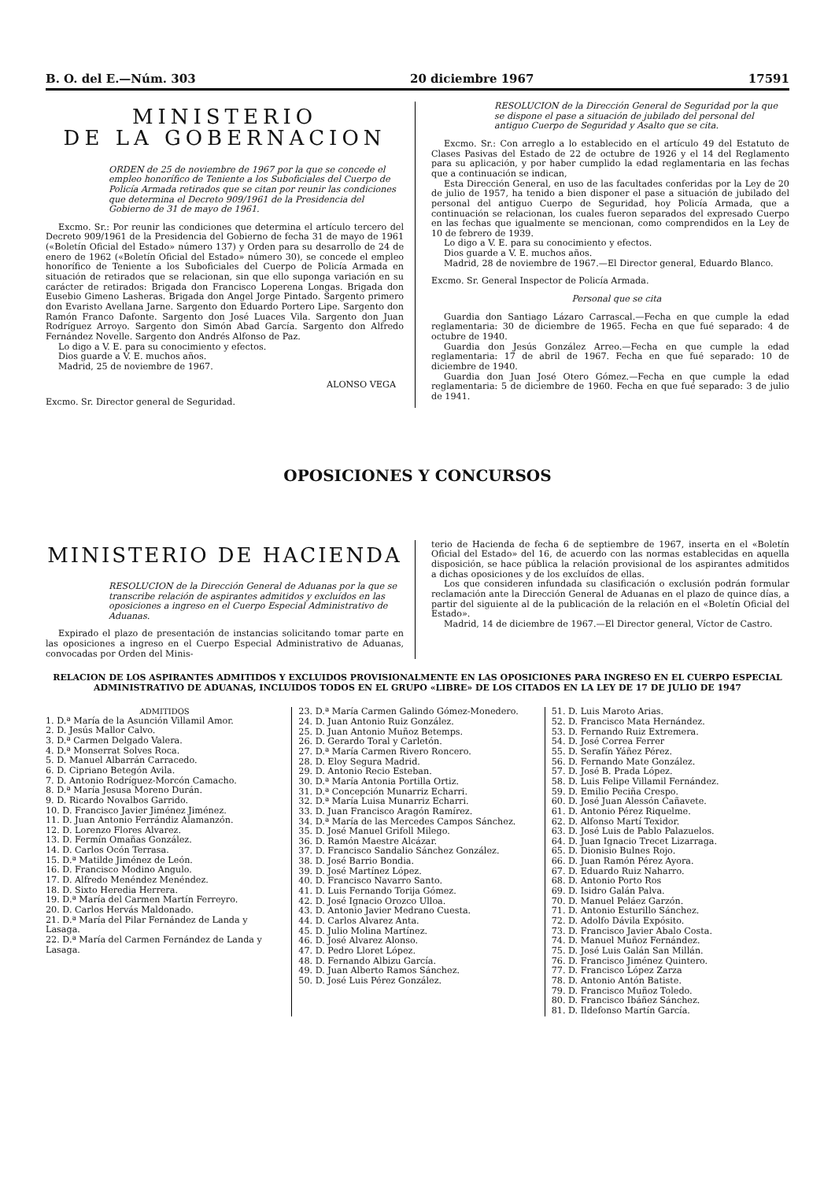B. O. del E.—Núm. 303 20 diciembre 1967 17591
MINISTERIO
DE LA GOBERNACION
ORDEN de 25 de noviembre de 1967 por la que se concede el empleo honorífico de Teniente a los Suboficiales del Cuerpo de Policía Armada retirados que se citan por reunir las condiciones que determina el Decreto 909/1961 de la Presidencia del Gobierno de 31 de mayo de 1961.
Excmo. Sr.: Por reunir las condiciones que determina el artículo tercero del Decreto 909/1961 de la Presidencia del Gobierno de fecha 31 de mayo de 1961 («Boletín Oficial del Estado» número 137) y Orden para su desarrollo de 24 de enero de 1962 («Boletín Oficial del Estado» número 30), se concede el empleo honorífico de Teniente a los Suboficiales del Cuerpo de Policía Armada en situación de retirados que se relacionan, sin que ello suponga variación en su carácter de retirados: Brigada don Francisco Loperena Longas. Brigada don Eusebio Gimeno Lasheras. Brigada don Angel Jorge Pintado. Sargento primero don Evaristo Avellana Jarne. Sargento don Eduardo Portero Lipe. Sargento don Ramón Franco Dafonte. Sargento don José Luaces Vila. Sargento don Juan Rodríguez Arroyo. Sargento don Simón Abad García. Sargento don Alfredo Fernández Novelle. Sargento don Andrés Alfonso de Paz.
Lo digo a V. E. para su conocimiento y efectos.
Dios guarde a V. E. muchos años.
Madrid, 25 de noviembre de 1967.
ALONSO VEGA
Excmo. Sr. Director general de Seguridad.
RESOLUCION de la Dirección General de Seguridad por la que se dispone el pase a situación de jubilado del personal del antiguo Cuerpo de Seguridad y Asalto que se cita.
Excmo. Sr.: Con arreglo a lo establecido en el artículo 49 del Estatuto de Clases Pasivas del Estado de 22 de octubre de 1926 y el 14 del Reglamento para su aplicación, y por haber cumplido la edad reglamentaria en las fechas que a continuación se indican,
Esta Dirección General, en uso de las facultades conferidas por la Ley de 20 de julio de 1957, ha tenido a bien disponer el pase a situación de jubilado del personal del antiguo Cuerpo de Seguridad, hoy Policía Armada, que a continuación se relacionan, los cuales fueron separados del expresado Cuerpo en las fechas que igualmente se mencionan, como comprendidos en la Ley de 10 de febrero de 1939.
Lo digo a V. E. para su conocimiento y efectos.
Dios guarde a V. E. muchos años.
Madrid, 28 de noviembre de 1967.—El Director general, Eduardo Blanco.
Excmo. Sr. General Inspector de Policía Armada.
Personal que se cita
Guardia don Santiago Lázaro Carrascal.—Fecha en que cumple la edad reglamentaria: 30 de diciembre de 1965. Fecha en que fué separado: 4 de octubre de 1940.
Guardia don Jesús González Arreo.—Fecha en que cumple la edad reglamentaria: 17 de abril de 1967. Fecha en que fué separado: 10 de diciembre de 1940.
Guardia don Juan José Otero Gómez.—Fecha en que cumple la edad reglamentaria: 5 de diciembre de 1960. Fecha en que fué separado: 3 de julio de 1941.
OPOSICIONES Y CONCURSOS
MINISTERIO DE HACIENDA
RESOLUCION de la Dirección General de Aduanas por la que se transcribe relación de aspirantes admitidos y excluídos en las oposiciones a ingreso en el Cuerpo Especial Administrativo de Aduanas.
Expirado el plazo de presentación de instancias solicitando tomar parte en las oposiciones a ingreso en el Cuerpo Especial Administrativo de Aduanas, convocadas por Orden del Minis-
terio de Hacienda de fecha 6 de septiembre de 1967, inserta en el «Boletín Oficial del Estado» del 16, de acuerdo con las normas establecidas en aquella disposición, se hace pública la relación provisional de los aspirantes admitidos a dichas oposiciones y de los excluídos de ellas.
Los que consideren infundada su clasificación o exclusión podrán formular reclamación ante la Dirección General de Aduanas en el plazo de quince días, a partir del siguiente al de la publicación de la relación en el «Boletín Oficial del Estado».
Madrid, 14 de diciembre de 1967.—El Director general, Víctor de Castro.
RELACION DE LOS ASPIRANTES ADMITIDOS Y EXCLUIDOS PROVISIONALMENTE EN LAS OPOSICIONES PARA INGRESO EN EL CUERPO ESPECIAL ADMINISTRATIVO DE ADUANAS, INCLUIDOS TODOS EN EL GRUPO «LIBRE» DE LOS CITADOS EN LA LEY DE 17 DE JULIO DE 1947
ADMITIDOS
1. D.ª María de la Asunción Villamil Amor.
2. D. Jesús Mallor Calvo.
3. D.ª Carmen Delgado Valera.
4. D.ª Monserrat Solves Roca.
5. D. Manuel Albarrán Carracedo.
6. D. Cipriano Betegón Avila.
7. D. Antonio Rodríguez-Morcón Camacho.
8. D.ª María Jesusa Moreno Durán.
9. D. Ricardo Novalbos Garrido.
10. D. Francisco Javier Jiménez Jiménez.
11. D. Juan Antonio Ferrándiz Alamanzón.
12. D. Lorenzo Flores Alvarez.
13. D. Fermín Omañas González.
14. D. Carlos Ocón Terrasa.
15. D.ª Matilde Jiménez de León.
16. D. Francisco Modino Angulo.
17. D. Alfredo Menéndez Menéndez.
18. D. Sixto Heredia Herrera.
19. D.ª María del Carmen Martín Ferreyro.
20. D. Carlos Hervás Maldonado.
21. D.ª María del Pilar Fernández de Landa y Lasaga.
22. D.ª María del Carmen Fernández de Landa y Lasaga.
23. D.ª María Carmen Galindo Gómez-Monedero.
24. D. Juan Antonio Ruiz González.
25. D. Juan Antonio Muñoz Betemps.
26. D. Gerardo Toral y Carletón.
27. D.ª María Carmen Rivero Roncero.
28. D. Eloy Segura Madrid.
29. D. Antonio Recio Esteban.
30. D.ª María Antonia Portilla Ortiz.
31. D.ª Concepción Munarriz Echarri.
32. D.ª María Luisa Munarriz Echarri.
33. D. Juan Francisco Aragón Ramírez.
34. D.ª María de las Mercedes Campos Sánchez.
35. D. José Manuel Grifoll Milego.
36. D. Ramón Maestre Alcázar.
37. D. Francisco Sandalio Sánchez González.
38. D. José Barrio Bondia.
39. D. José Martínez López.
40. D. Francisco Navarro Santo.
41. D. Luis Fernando Torija Gómez.
42. D. José Ignacio Orozco Ulloa.
43. D. Antonio Javier Medrano Cuesta.
44. D. Carlos Alvarez Anta.
45. D. Julio Molina Martínez.
46. D. José Alvarez Alonso.
47. D. Pedro Lloret López.
48. D. Fernando Albizu García.
49. D. Juan Alberto Ramos Sánchez.
50. D. José Luis Pérez González.
51. D. Luis Maroto Arias.
52. D. Francisco Mata Hernández.
53. D. Fernando Ruiz Extremera.
54. D. José Correa Ferrer
55. D. Serafín Yáñez Pérez.
56. D. Fernando Mate González.
57. D. José B. Prada López.
58. D. Luis Felipe Villamil Fernández.
59. D. Emilio Peciña Crespo.
60. D. José Juan Alessón Cañavete.
61. D. Antonio Pérez Riquelme.
62. D. Alfonso Martí Texidor.
63. D. José Luis de Pablo Palazuelos.
64. D. Juan Ignacio Trecet Lizarraga.
65. D. Dionisio Bulnes Rojo.
66. D. Juan Ramón Pérez Ayora.
67. D. Eduardo Ruiz Naharro.
68. D. Antonio Porto Ros
69. D. Isidro Galán Palva.
70. D. Manuel Peláez Garzón.
71. D. Antonio Esturillo Sánchez.
72. D. Adolfo Dávila Expósito.
73. D. Francisco Javier Abalo Costa.
74. D. Manuel Muñoz Fernández.
75. D. José Luis Galán San Millán.
76. D. Francisco Jiménez Quintero.
77. D. Francisco López Zarza
78. D. Antonio Antón Batiste.
79. D. Francisco Muñoz Toledo.
80. D. Francisco Ibáñez Sánchez.
81. D. Ildefonso Martín García.